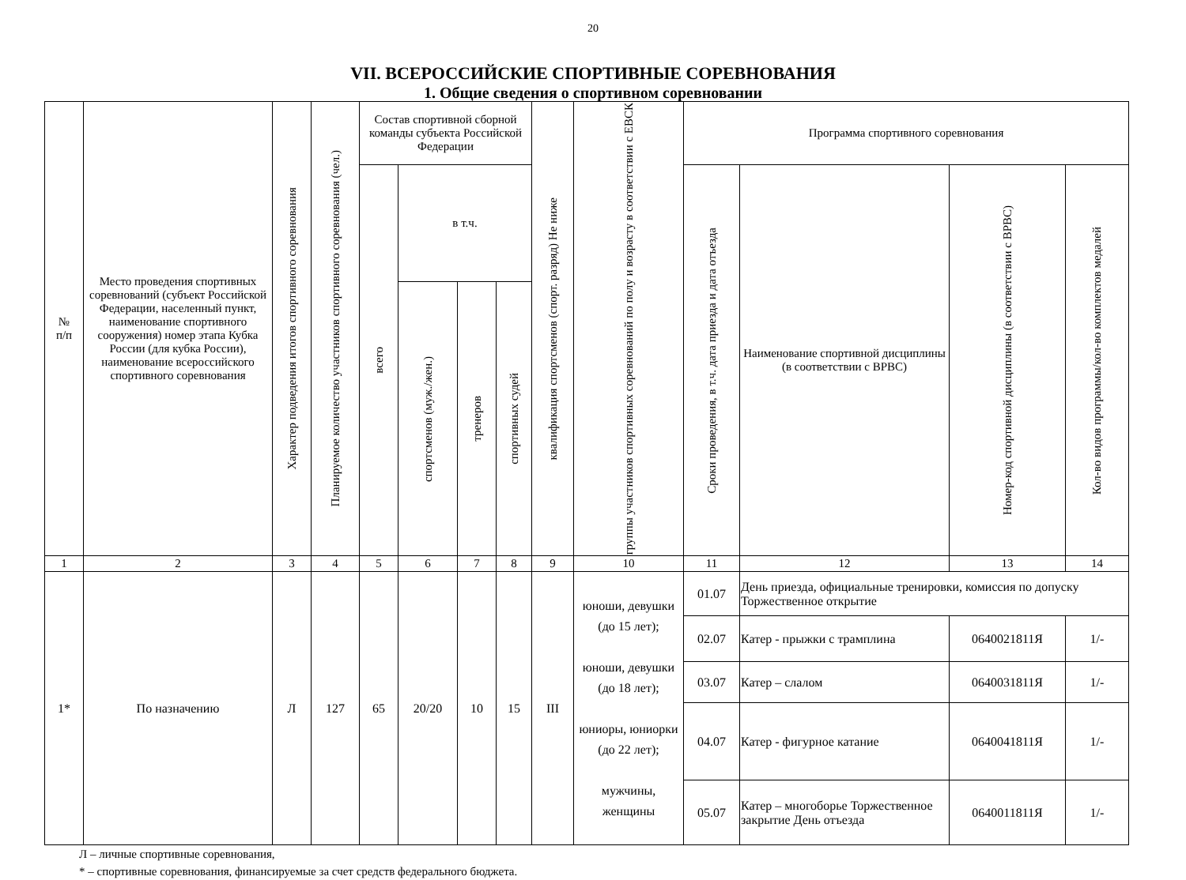20
VII. ВСЕРОССИЙСКИЕ СПОРТИВНЫЕ СОРЕВНОВАНИЯ
1. Общие сведения о спортивном соревновании
| № п/п | Место проведения спортивных соревнований (субъект Российской Федерации, населенный пункт, наименование спортивного сооружения) номер этапа Кубка России (для кубка России), наименование всероссийского спортивного соревнования | Характер подведения итогов спортивного соревнования | Планируемое количество участников спортивного соревнования (чел.) | Состав спортивной сборной команды субъекта Российской Федерации | | | | квалификация спортсменов (спорт. разряд) Не ниже | группы участников спортивных соревнований по полу и возрасту в соответствии с ЕВСК | Программа спортивного соревнования | | | |
| --- | --- | --- | --- | --- | --- | --- | --- | --- | --- | --- | --- | --- | --- |
| | | | | всего | в т.ч. | | | | | Сроки проведения, в т.ч. дата приезда и дата отъезда | Наименование спортивной дисциплины (в соответствии с ВРВС) | Номер-код спортивной дисциплины (в соответствии с ВРВС) | Кол-во видов программы/кол-во комплектов медалей |
| | | | | | спортсменов (муж./жен.) | тренеров | спортивных судей | | | | | | |
| 1 | 2 | 3 | 4 | 5 | 6 | 7 | 8 | 9 | 10 | 11 | 12 | 13 | 14 |
| 1* | По назначению | Л | 127 | 65 | 20/20 | 10 | 15 | III | юноши, девушки (до 15 лет); юноши, девушки (до 18 лет); юниоры, юниорки (до 22 лет); мужчины, женщины | 01.07 | День приезда, официальные тренировки, комиссия по допуску Торжественное открытие | | |
| | | | | | | | | | | 02.07 | Катер - прыжки с трамплина | 0640021811Я | 1/- |
| | | | | | | | | | | 03.07 | Катер – слалом | 0640031811Я | 1/- |
| | | | | | | | | | | 04.07 | Катер - фигурное катание | 0640041811Я | 1/- |
| | | | | | | | | | | 05.07 | Катер – многоборье Торжественное закрытие День отъезда | 0640011811Я | 1/- |
Л – личные спортивные соревнования,
* – спортивные соревнования, финансируемые за счет средств федерального бюджета.